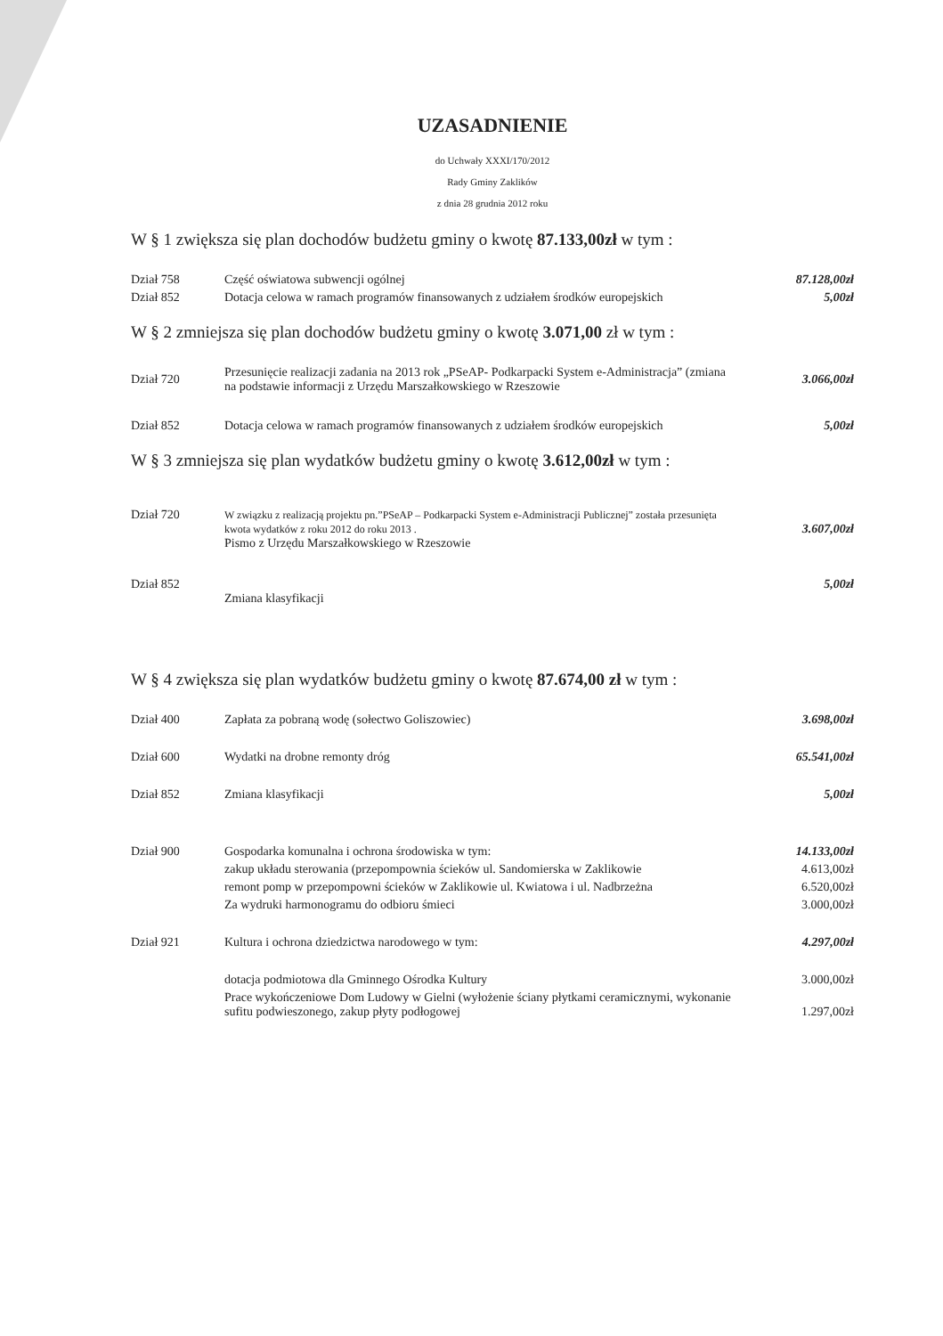UZASADNIENIE
do Uchwały XXXI/170/2012
Rady Gminy Zaklików
z dnia 28 grudnia 2012 roku
W § 1 zwiększa się plan dochodów budżetu gminy o kwotę 87.133,00zł w tym :
| Dział 758 | Część oświatowa subwencji ogólnej | 87.128,00zł |
| Dział 852 | Dotacja celowa w ramach programów finansowanych z udziałem środków europejskich | 5,00zł |
W § 2 zmniejsza się plan dochodów budżetu gminy o kwotę 3.071,00 zł w tym :
| Dział 720 | Przesunięcie realizacji zadania na 2013 rok „PSeAP- Podkarpacki System e-Administracja” (zmiana na podstawie informacji z Urzędu Marszałkowskiego w Rzeszowie | 3.066,00zł |
| Dział 852 | Dotacja celowa w ramach programów finansowanych z udziałem środków europejskich | 5,00zł |
W § 3 zmniejsza się plan wydatków budżetu gminy o kwotę 3.612,00zł w tym :
| Dział 720 | W związku z realizacją projektu pn.”PSeAP – Podkarpacki System e-Administracji Publicznej” została przesunięta kwota wydatków z roku 2012 do roku 2013 . Pismo z Urzędu Marszałkowskiego w Rzeszowie | 3.607,00zł |
| Dział 852 | Zmiana klasyfikacji | 5,00zł |
W § 4 zwiększa się plan wydatków budżetu gminy o kwotę 87.674,00 zł w tym :
| Dział 400 | Zapłata za pobraną wodę (sołectwo Goliszowiec) | 3.698,00zł |
| Dział 600 | Wydatki na drobne remonty dróg | 65.541,00zł |
| Dział 852 | Zmiana klasyfikacji | 5,00zł |
| Dział 900 | Gospodarka komunalna i ochrona środowiska w tym: | 14.133,00zł |
| | zakup układu sterowania (przepompownia ścieków ul. Sandomierska w Zaklikowie | 4.613,00zł |
| | remont pomp w przepompowni ścieków w Zaklikowie ul. Kwiatowa i ul. Nadbrzeżna | 6.520,00zł |
| | Za wydruki harmonogramu do odbioru śmieci | 3.000,00zł |
| Dział 921 | Kultura i ochrona dziedzictwa narodowego w tym: | 4.297,00zł |
| | dotacja podmiotowa dla Gminnego Ośrodka Kultury | 3.000,00zł |
| | Prace wykończeniowe Dom Ludowy w Gielni (wyłożenie ściany płytkami ceramicznymi, wykonanie sufitu podwieszonego, zakup płyty podłogowej | 1.297,00zł |